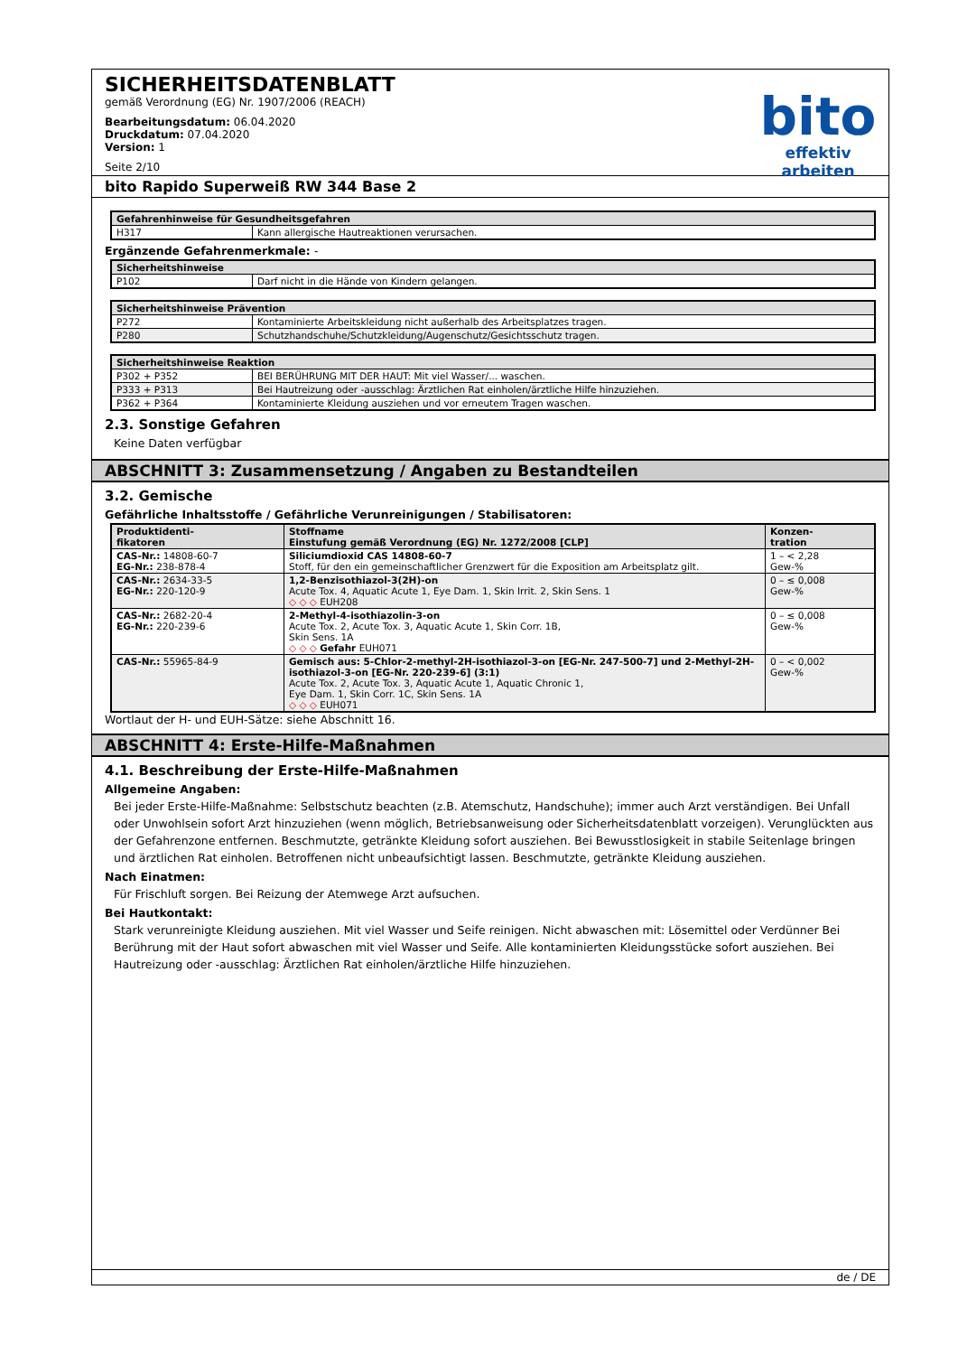SICHERHEITSDATENBLATT
gemäß Verordnung (EG) Nr. 1907/2006 (REACH)
Bearbeitungsdatum: 06.04.2020
Druckdatum: 07.04.2020
Version: 1
Seite 2/10
bito
effektiv arbeiten
bito Rapido Superweiß RW 344 Base 2
| Gefahrenhinweise für Gesundheitsgefahren | |
| --- | --- |
| H317 | Kann allergische Hautreaktionen verursachen. |
Ergänzende Gefahrenmerkmale: -
| Sicherheitshinweise | |
| --- | --- |
| P102 | Darf nicht in die Hände von Kindern gelangen. |
| Sicherheitshinweise Prävention | |
| --- | --- |
| P272 | Kontaminierte Arbeitskleidung nicht außerhalb des Arbeitsplatzes tragen. |
| P280 | Schutzhandschuhe/Schutzkleidung/Augenschutz/Gesichtsschutz tragen. |
| Sicherheitshinweise Reaktion | |
| --- | --- |
| P302 + P352 | BEI BERÜHRUNG MIT DER HAUT: Mit viel Wasser/... waschen. |
| P333 + P313 | Bei Hautreizung oder -ausschlag: Ärztlichen Rat einholen/ärztliche Hilfe hinzuziehen. |
| P362 + P364 | Kontaminierte Kleidung ausziehen und vor erneutem Tragen waschen. |
2.3. Sonstige Gefahren
Keine Daten verfügbar
ABSCHNITT 3: Zusammensetzung / Angaben zu Bestandteilen
3.2. Gemische
Gefährliche Inhaltsstoffe / Gefährliche Verunreinigungen / Stabilisatoren:
| Produktidenti- fikatoren | Stoffname Einstufung gemäß Verordnung (EG) Nr. 1272/2008 [CLP] | Konzen- tration |
| --- | --- | --- |
| CAS-Nr.: 14808-60-7 EG-Nr.: 238-878-4 | Siliciumdioxid CAS 14808-60-7 Stoff, für den ein gemeinschaftlicher Grenzwert für die Exposition am Arbeitsplatz gilt. | 1 – < 2,28 Gew-% |
| CAS-Nr.: 2634-33-5 EG-Nr.: 220-120-9 | 1,2-Benzisothiazol-3(2H)-on Acute Tox. 4, Aquatic Acute 1, Eye Dam. 1, Skin Irrit. 2, Skin Sens. 1 ◇ ◇ ◇ EUH208 | 0 – ≤ 0,008 Gew-% |
| CAS-Nr.: 2682-20-4 EG-Nr.: 220-239-6 | 2-Methyl-4-isothiazolin-3-on Acute Tox. 2, Acute Tox. 3, Aquatic Acute 1, Skin Corr. 1B, Skin Sens. 1A ◇ ◇ ◇ Gefahr EUH071 | 0 – ≤ 0,008 Gew-% |
| CAS-Nr.: 55965-84-9 | Gemisch aus: 5-Chlor-2-methyl-2H-isothiazol-3-on [EG-Nr. 247-500-7] und 2-Methyl-2H-isothiazol-3-on [EG-Nr. 220-239-6] (3:1) Acute Tox. 2, Acute Tox. 3, Aquatic Acute 1, Aquatic Chronic 1, Eye Dam. 1, Skin Corr. 1C, Skin Sens. 1A ◇ ◇ ◇ EUH071 | 0 – < 0,002 Gew-% |
Wortlaut der H- und EUH-Sätze: siehe Abschnitt 16.
ABSCHNITT 4: Erste-Hilfe-Maßnahmen
4.1. Beschreibung der Erste-Hilfe-Maßnahmen
Allgemeine Angaben:
Bei jeder Erste-Hilfe-Maßnahme: Selbstschutz beachten (z.B. Atemschutz, Handschuhe); immer auch Arzt verständigen. Bei Unfall oder Unwohlsein sofort Arzt hinzuziehen (wenn möglich, Betriebsanweisung oder Sicherheitsdatenblatt vorzeigen). Verunglückten aus der Gefahrenzone entfernen. Beschmutzte, getränkte Kleidung sofort ausziehen. Bei Bewusstlosigkeit in stabile Seitenlage bringen und ärztlichen Rat einholen. Betroffenen nicht unbeaufsichtigt lassen. Beschmutzte, getränkte Kleidung ausziehen.
Nach Einatmen:
Für Frischluft sorgen. Bei Reizung der Atemwege Arzt aufsuchen.
Bei Hautkontakt:
Stark verunreinigte Kleidung ausziehen. Mit viel Wasser und Seife reinigen. Nicht abwaschen mit: Lösemittel oder Verdünner Bei Berührung mit der Haut sofort abwaschen mit viel Wasser und Seife. Alle kontaminierten Kleidungsstücke sofort ausziehen. Bei Hautreizung oder -ausschlag: Ärztlichen Rat einholen/ärztliche Hilfe hinzuziehen.
de / DE